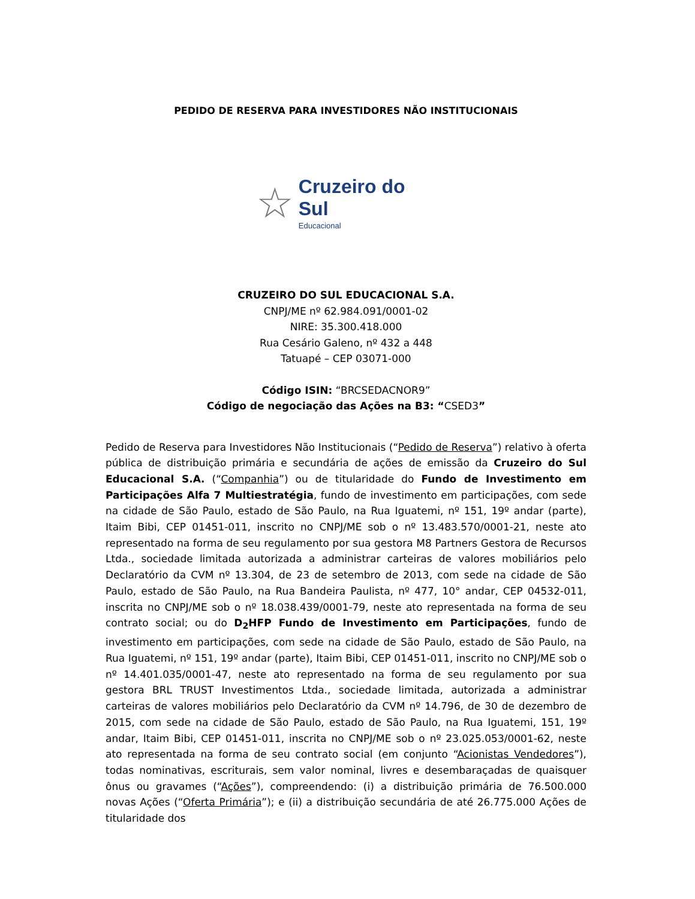PEDIDO DE RESERVA PARA INVESTIDORES NÃO INSTITUCIONAIS
☆
Cruzeiro do Sul
Educacional
CRUZEIRO DO SUL EDUCACIONAL S.A.
CNPJ/ME nº 62.984.091/0001-02
NIRE: 35.300.418.000
Rua Cesário Galeno, nº 432 a 448
Tatuapé – CEP 03071-000
Código ISIN: “BRCSEDACNOR9”
Código de negociação das Ações na B3: “CSED3”
Pedido de Reserva para Investidores Não Institucionais (“Pedido de Reserva”) relativo à oferta pública de distribuição primária e secundária de ações de emissão da Cruzeiro do Sul Educacional S.A. (“Companhia”) ou de titularidade do Fundo de Investimento em Participações Alfa 7 Multiestratégia, fundo de investimento em participações, com sede na cidade de São Paulo, estado de São Paulo, na Rua Iguatemi, nº 151, 19º andar (parte), Itaim Bibi, CEP 01451-011, inscrito no CNPJ/ME sob o nº 13.483.570/0001-21, neste ato representado na forma de seu regulamento por sua gestora M8 Partners Gestora de Recursos Ltda., sociedade limitada autorizada a administrar carteiras de valores mobiliários pelo Declaratório da CVM nº 13.304, de 23 de setembro de 2013, com sede na cidade de São Paulo, estado de São Paulo, na Rua Bandeira Paulista, nº 477, 10° andar, CEP 04532-011, inscrita no CNPJ/ME sob o nº 18.038.439/0001-79, neste ato representada na forma de seu contrato social; ou do D<sub>2</sub>HFP Fundo de Investimento em Participações, fundo de investimento em participações, com sede na cidade de São Paulo, estado de São Paulo, na Rua Iguatemi, nº 151, 19º andar (parte), Itaim Bibi, CEP 01451-011, inscrito no CNPJ/ME sob o nº 14.401.035/0001-47, neste ato representado na forma de seu regulamento por sua gestora BRL TRUST Investimentos Ltda., sociedade limitada, autorizada a administrar carteiras de valores mobiliários pelo Declaratório da CVM nº 14.796, de 30 de dezembro de 2015, com sede na cidade de São Paulo, estado de São Paulo, na Rua Iguatemi, 151, 19º andar, Itaim Bibi, CEP 01451-011, inscrita no CNPJ/ME sob o nº 23.025.053/0001-62, neste ato representada na forma de seu contrato social (em conjunto “Acionistas Vendedores”), todas nominativas, escriturais, sem valor nominal, livres e desembaraçadas de quaisquer ônus ou gravames (“Ações”), compreendendo: (i) a distribuição primária de 76.500.000 novas Ações (“Oferta Primária”); e (ii) a distribuição secundária de até 26.775.000 Ações de titularidade dos